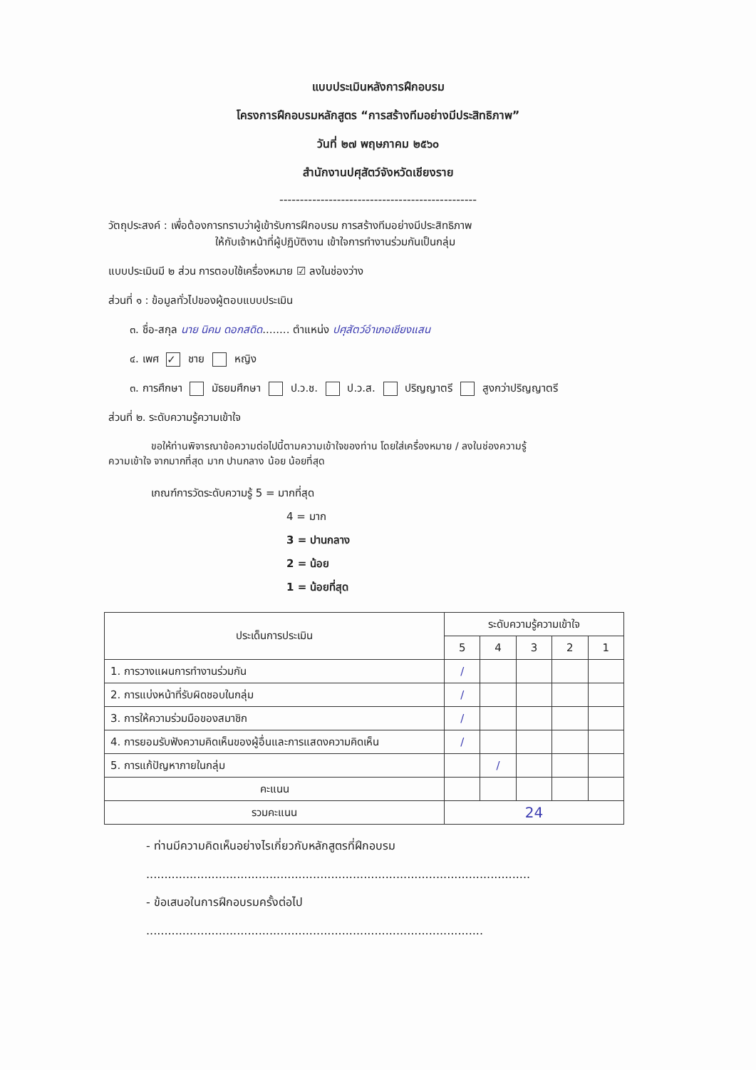แบบประเมินหลังการฝึกอบรม
โครงการฝึกอบรมหลักสูตร “การสร้างทีมอย่างมีประสิทธิภาพ”
วันที่ ๒๗ พฤษภาคม ๒๕๖๐
สำนักงานปศุสัตว์จังหวัดเชียงราย
------------------------------------------------
วัตถุประสงค์ : เพื่อต้องการทราบว่าผู้เข้ารับการฝึกอบรม การสร้างทีมอย่างมีประสิทธิภาพ
ให้กับเจ้าหน้าที่ผู้ปฏิบัติงาน เข้าใจการทำงานร่วมกันเป็นกลุ่ม
แบบประเมินมี ๒ ส่วน การตอบใช้เครื่องหมาย ☑ ลงในช่องว่าง
ส่วนที่ ๑ : ข้อมูลทั่วไปของผู้ตอบแบบประเมิน
๓. ชื่อ-สกุล นาย นิคม ดอกสดิด........ ตำแหน่ง ปศุสัตว์อำเภอเชียงแสน
๔. เพศ ✓ ชาย หญิง
๓. การศึกษา มัธยมศึกษา ป.ว.ช. ป.ว.ส. ปริญญาตรี สูงกว่าปริญญาตรี
ส่วนที่ ๒. ระดับความรู้ความเข้าใจ
ขอให้ท่านพิจารณาข้อความต่อไปนี้ตามความเข้าใจของท่าน โดยใส่เครื่องหมาย / ลงในช่องความรู้
ความเข้าใจ จากมากที่สุด มาก ปานกลาง น้อย น้อยที่สุด
เกณฑ์การวัดระดับความรู้ 5 = มากที่สุด
4 = มาก
3 = ปานกลาง
2 = น้อย
1 = น้อยที่สุด
| ประเด็นการประเมิน | ระดับความรู้ความเข้าใจ | | | | |
| --- | --- | --- | --- | --- | --- |
| | 5 | 4 | 3 | 2 | 1 |
| 1. การวางแผนการทำงานร่วมกัน | / | | | | |
| 2. การแบ่งหน้าที่รับผิดชอบในกลุ่ม | / | | | | |
| 3. การให้ความร่วมมือของสมาชิก | / | | | | |
| 4. การยอมรับฟังความคิดเห็นของผู้อื่นและการแสดงความคิดเห็น | / | | | | |
| 5. การแก้ปัญหาภายในกลุ่ม | | / | | | |
| คะแนน | | | | | |
| รวมคะแนน | 24 | | | | |
- ท่านมีความคิดเห็นอย่างไรเกี่ยวกับหลักสูตรที่ฝึกอบรม
..........................................................................................................
- ข้อเสนอในการฝึกอบรมครั้งต่อไป
.............................................................................................